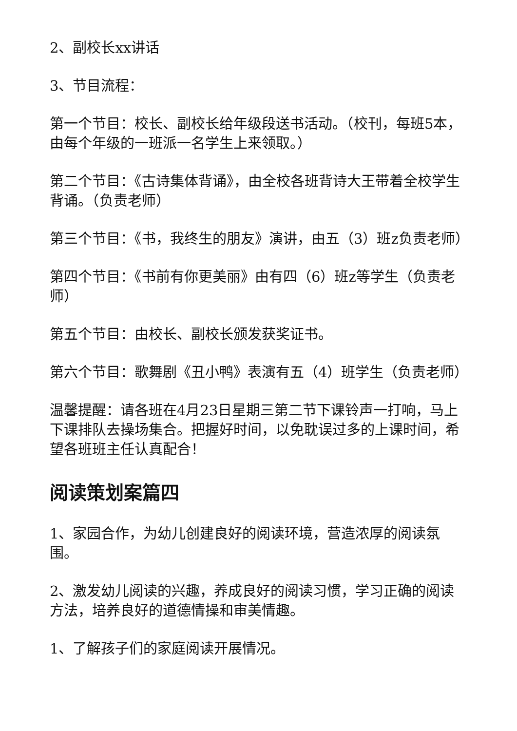2、副校长xx讲话
3、节目流程：
第一个节目：校长、副校长给年级段送书活动。（校刊，每班5本，由每个年级的一班派一名学生上来领取。）
第二个节目：《古诗集体背诵》，由全校各班背诗大王带着全校学生背诵。（负责老师）
第三个节目：《书，我终生的朋友》演讲，由五（3）班z负责老师）
第四个节目：《书前有你更美丽》由有四（6）班z等学生（负责老师）
第五个节目：由校长、副校长颁发获奖证书。
第六个节目：歌舞剧《丑小鸭》表演有五（4）班学生（负责老师）
温馨提醒：请各班在4月23日星期三第二节下课铃声一打响，马上下课排队去操场集合。把握好时间，以免耽误过多的上课时间，希望各班班主任认真配合！
阅读策划案篇四
1、家园合作，为幼儿创建良好的阅读环境，营造浓厚的阅读氛围。
2、激发幼儿阅读的兴趣，养成良好的阅读习惯，学习正确的阅读方法，培养良好的道德情操和审美情趣。
1、了解孩子们的家庭阅读开展情况。